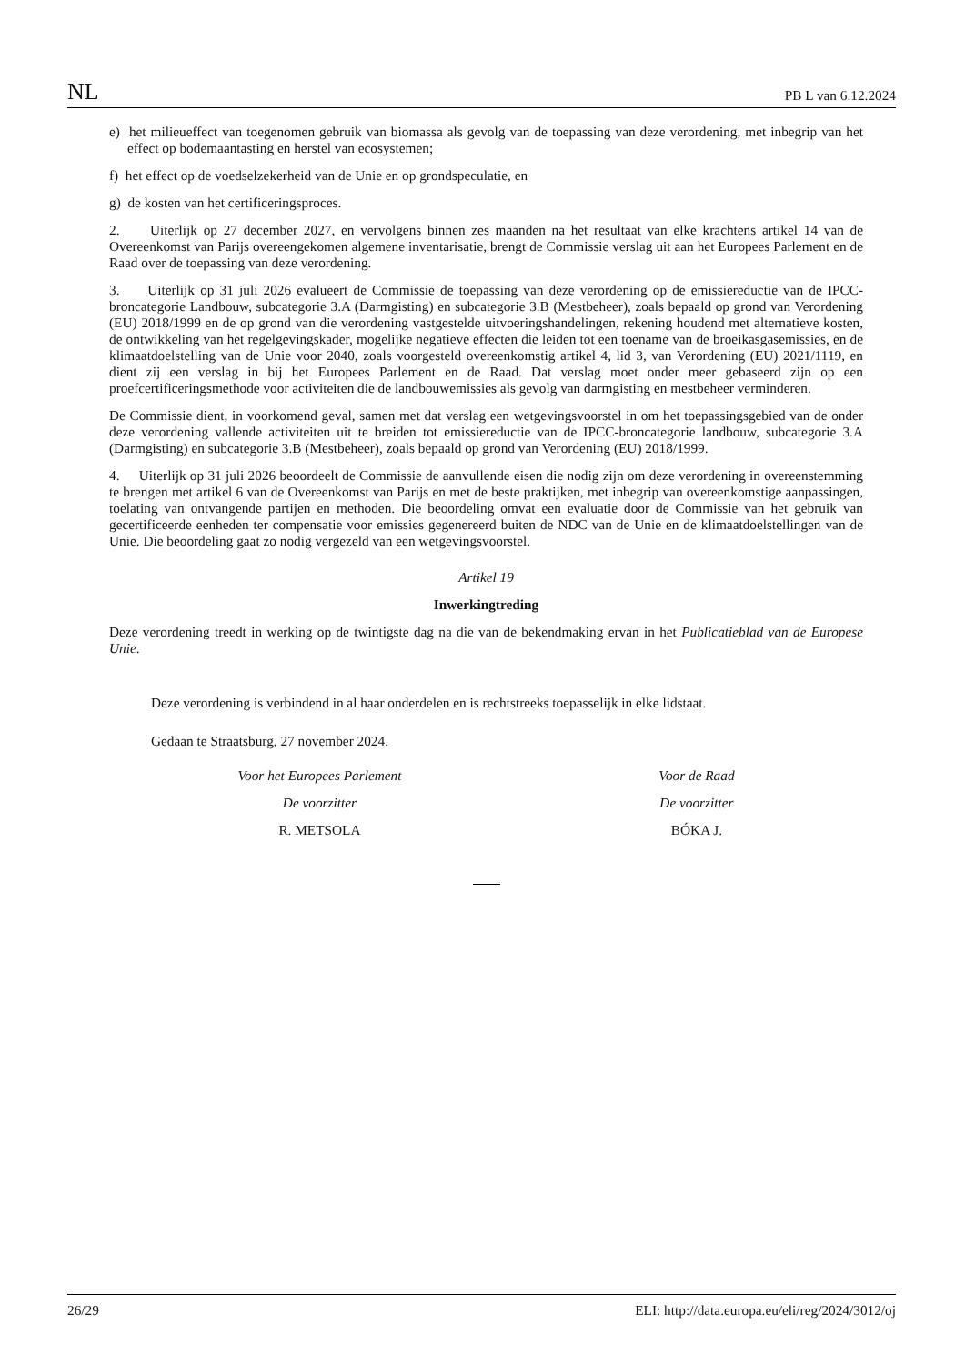NL PB L van 6.12.2024
e) het milieueffect van toegenomen gebruik van biomassa als gevolg van de toepassing van deze verordening, met inbegrip van het effect op bodemaantasting en herstel van ecosystemen;
f) het effect op de voedselzekerheid van de Unie en op grondspeculatie, en
g) de kosten van het certificeringsproces.
2. Uiterlijk op 27 december 2027, en vervolgens binnen zes maanden na het resultaat van elke krachtens artikel 14 van de Overeenkomst van Parijs overeengekomen algemene inventarisatie, brengt de Commissie verslag uit aan het Europees Parlement en de Raad over de toepassing van deze verordening.
3. Uiterlijk op 31 juli 2026 evalueert de Commissie de toepassing van deze verordening op de emissiereductie van de IPCC-broncategorie Landbouw, subcategorie 3.A (Darmgisting) en subcategorie 3.B (Mestbeheer), zoals bepaald op grond van Verordening (EU) 2018/1999 en de op grond van die verordening vastgestelde uitvoeringshandelingen, rekening houdend met alternatieve kosten, de ontwikkeling van het regelgevingskader, mogelijke negatieve effecten die leiden tot een toename van de broeikasgasemissies, en de klimaatdoelstelling van de Unie voor 2040, zoals voorgesteld overeenkomstig artikel 4, lid 3, van Verordening (EU) 2021/1119, en dient zij een verslag in bij het Europees Parlement en de Raad. Dat verslag moet onder meer gebaseerd zijn op een proefcertificeringsmethode voor activiteiten die de landbouwemissies als gevolg van darmgisting en mestbeheer verminderen.
De Commissie dient, in voorkomend geval, samen met dat verslag een wetgevingsvoorstel in om het toepassingsgebied van de onder deze verordening vallende activiteiten uit te breiden tot emissiereductie van de IPCC-broncategorie landbouw, subcategorie 3.A (Darmgisting) en subcategorie 3.B (Mestbeheer), zoals bepaald op grond van Verordening (EU) 2018/1999.
4. Uiterlijk op 31 juli 2026 beoordeelt de Commissie de aanvullende eisen die nodig zijn om deze verordening in overeenstemming te brengen met artikel 6 van de Overeenkomst van Parijs en met de beste praktijken, met inbegrip van overeenkomstige aanpassingen, toelating van ontvangende partijen en methoden. Die beoordeling omvat een evaluatie door de Commissie van het gebruik van gecertificeerde eenheden ter compensatie voor emissies gegenereerd buiten de NDC van de Unie en de klimaatdoelstellingen van de Unie. Die beoordeling gaat zo nodig vergezeld van een wetgevingsvoorstel.
Artikel 19
Inwerkingtreding
Deze verordening treedt in werking op de twintigste dag na die van de bekendmaking ervan in het Publicatieblad van de Europese Unie.
Deze verordening is verbindend in al haar onderdelen en is rechtstreeks toepasselijk in elke lidstaat.
Gedaan te Straatsburg, 27 november 2024.
Voor het Europees Parlement
De voorzitter
R. METSOLA
Voor de Raad
De voorzitter
BÓKA J.
26/29 ELI: http://data.europa.eu/eli/reg/2024/3012/oj